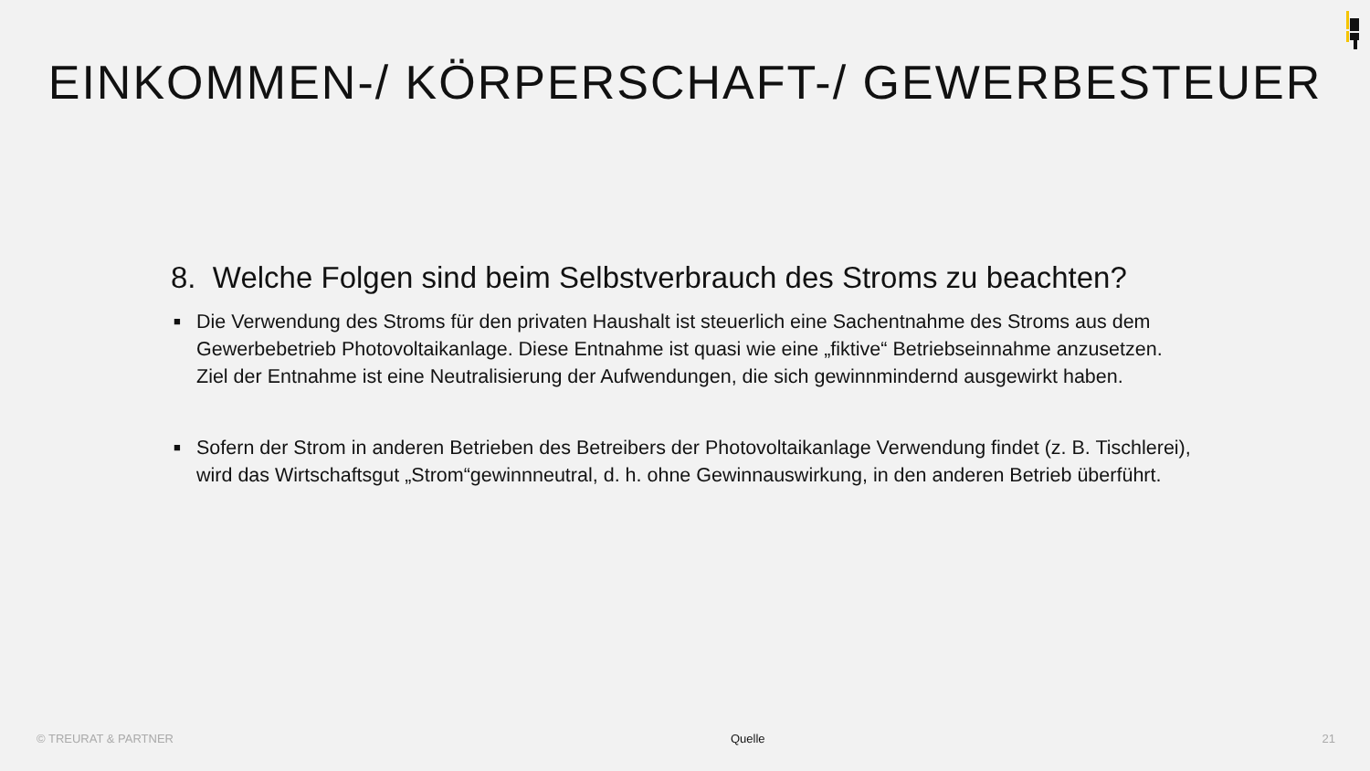EINKOMMEN-/ KÖRPERSCHAFT-/ GEWERBESTEUER
8. Welche Folgen sind beim Selbstverbrauch des Stroms zu beachten?
■ Die Verwendung des Stroms für den privaten Haushalt ist steuerlich eine Sachentnahme des Stroms aus dem Gewerbebetrieb Photovoltaikanlage. Diese Entnahme ist quasi wie eine „fiktive“ Betriebseinnahme anzusetzen. Ziel der Entnahme ist eine Neutralisierung der Aufwendungen, die sich gewinnmindernd ausgewirkt haben.
■ Sofern der Strom in anderen Betrieben des Betreibers der Photovoltaikanlage Verwendung findet (z. B. Tischlerei), wird das Wirtschaftsgut „Strom“gewinnneutral, d. h. ohne Gewinnauswirkung, in den anderen Betrieb überführt.
© TREURAT & PARTNER Quelle 21